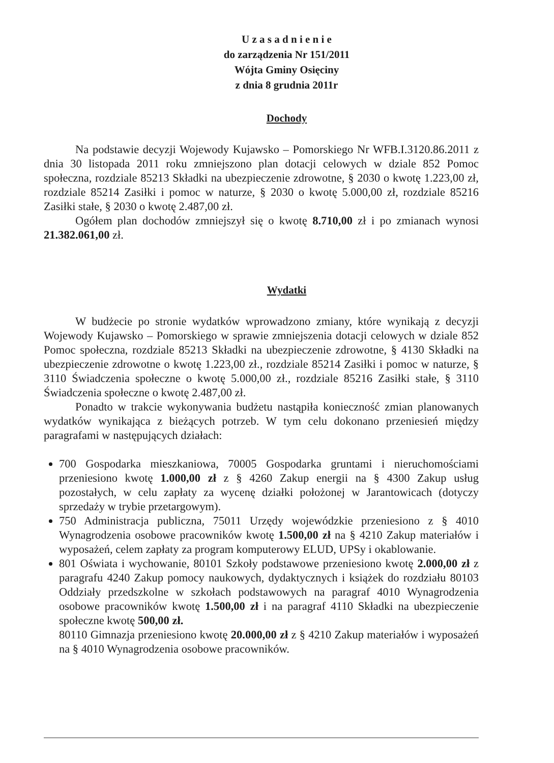U z a s a d n i e n i e
do zarządzenia Nr 151/2011
Wójta Gminy Osięciny
z dnia 8 grudnia 2011r
Dochody
Na podstawie decyzji Wojewody Kujawsko – Pomorskiego Nr WFB.I.3120.86.2011 z dnia 30 listopada 2011 roku zmniejszono plan dotacji celowych w dziale 852 Pomoc społeczna, rozdziale 85213 Składki na ubezpieczenie zdrowotne, § 2030 o kwotę 1.223,00 zł, rozdziale 85214 Zasiłki i pomoc w naturze, § 2030 o kwotę 5.000,00 zł, rozdziale 85216 Zasiłki stałe, § 2030 o kwotę 2.487,00 zł.
Ogółem plan dochodów zmniejszył się o kwotę 8.710,00 zł i po zmianach wynosi 21.382.061,00 zł.
Wydatki
W budżecie po stronie wydatków wprowadzono zmiany, które wynikają z decyzji Wojewody Kujawsko – Pomorskiego w sprawie zmniejszenia dotacji celowych w dziale 852 Pomoc społeczna, rozdziale 85213 Składki na ubezpieczenie zdrowotne, § 4130 Składki na ubezpieczenie zdrowotne o kwotę 1.223,00 zł., rozdziale 85214 Zasiłki i pomoc w naturze, § 3110 Świadczenia społeczne o kwotę 5.000,00 zł., rozdziale 85216 Zasiłki stałe, § 3110 Świadczenia społeczne o kwotę 2.487,00 zł.
Ponadto w trakcie wykonywania budżetu nastąpiła konieczność zmian planowanych wydatków wynikająca z bieżących potrzeb. W tym celu dokonano przeniesień między paragrafami w następujących działach:
700 Gospodarka mieszkaniowa, 70005 Gospodarka gruntami i nieruchomościami przeniesiono kwotę 1.000,00 zł z § 4260 Zakup energii na § 4300 Zakup usług pozostałych, w celu zapłaty za wycenę działki położonej w Jarantowicach (dotyczy sprzedaży w trybie przetargowym).
750 Administracja publiczna, 75011 Urzędy wojewódzkie przeniesiono z § 4010 Wynagrodzenia osobowe pracowników kwotę 1.500,00 zł na § 4210 Zakup materiałów i wyposażeń, celem zapłaty za program komputerowy ELUD, UPSy i okablowanie.
801 Oświata i wychowanie, 80101 Szkoły podstawowe przeniesiono kwotę 2.000,00 zł z paragrafu 4240 Zakup pomocy naukowych, dydaktycznych i książek do rozdziału 80103 Oddziały przedszkolne w szkołach podstawowych na paragraf 4010 Wynagrodzenia osobowe pracowników kwotę 1.500,00 zł i na paragraf 4110 Składki na ubezpieczenie społeczne kwotę 500,00 zł.
80110 Gimnazja przeniesiono kwotę 20.000,00 zł z § 4210 Zakup materiałów i wyposażeń na § 4010 Wynagrodzenia osobowe pracowników.